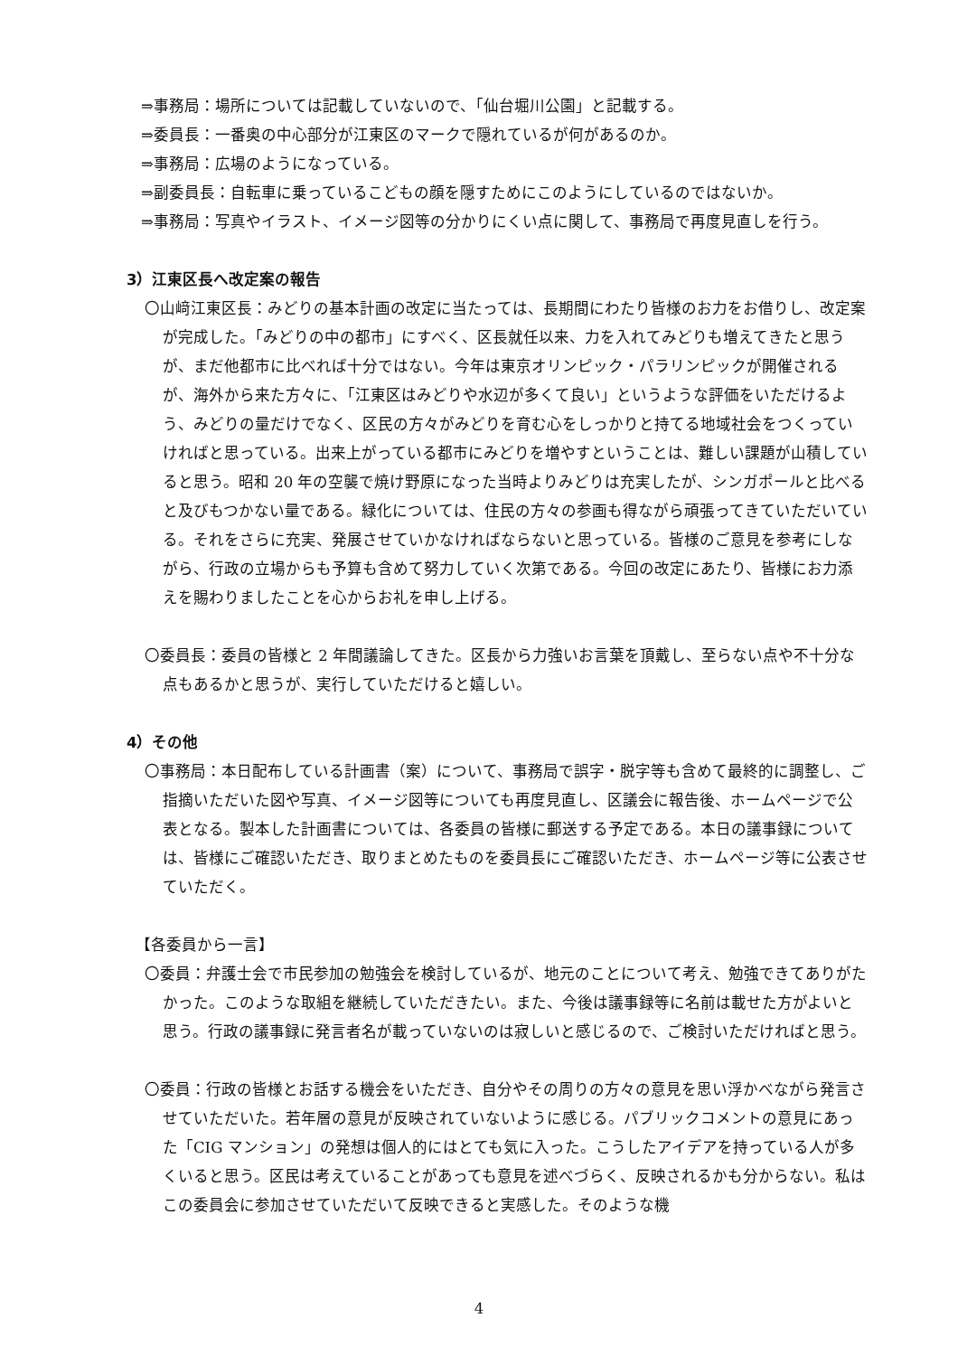⇒事務局：場所については記載していないので、「仙台堀川公園」と記載する。
⇒委員長：一番奥の中心部分が江東区のマークで隠れているが何があるのか。
⇒事務局：広場のようになっている。
⇒副委員長：自転車に乗っているこどもの顔を隠すためにこのようにしているのではないか。
⇒事務局：写真やイラスト、イメージ図等の分かりにくい点に関して、事務局で再度見直しを行う。
3）江東区長へ改定案の報告
〇山﨑江東区長：みどりの基本計画の改定に当たっては、長期間にわたり皆様のお力をお借りし、改定案が完成した。「みどりの中の都市」にすべく、区長就任以来、力を入れてみどりも増えてきたと思うが、まだ他都市に比べれば十分ではない。今年は東京オリンピック・パラリンピックが開催されるが、海外から来た方々に、「江東区はみどりや水辺が多くて良い」というような評価をいただけるよう、みどりの量だけでなく、区民の方々がみどりを育む心をしっかりと持てる地域社会をつくっていければと思っている。出来上がっている都市にみどりを増やすということは、難しい課題が山積していると思う。昭和 20 年の空襲で焼け野原になった当時よりみどりは充実したが、シンガポールと比べると及びもつかない量である。緑化については、住民の方々の参画も得ながら頑張ってきていただいている。それをさらに充実、発展させていかなければならないと思っている。皆様のご意見を参考にしながら、行政の立場からも予算も含めて努力していく次第である。今回の改定にあたり、皆様にお力添えを賜わりましたことを心からお礼を申し上げる。
〇委員長：委員の皆様と 2 年間議論してきた。区長から力強いお言葉を頂戴し、至らない点や不十分な点もあるかと思うが、実行していただけると嬉しい。
4）その他
〇事務局：本日配布している計画書（案）について、事務局で誤字・脱字等も含めて最終的に調整し、ご指摘いただいた図や写真、イメージ図等についても再度見直し、区議会に報告後、ホームページで公表となる。製本した計画書については、各委員の皆様に郵送する予定である。本日の議事録については、皆様にご確認いただき、取りまとめたものを委員長にご確認いただき、ホームページ等に公表させていただく。
【各委員から一言】
〇委員：弁護士会で市民参加の勉強会を検討しているが、地元のことについて考え、勉強できてありがたかった。このような取組を継続していただきたい。また、今後は議事録等に名前は載せた方がよいと思う。行政の議事録に発言者名が載っていないのは寂しいと感じるので、ご検討いただければと思う。
〇委員：行政の皆様とお話する機会をいただき、自分やその周りの方々の意見を思い浮かべながら発言させていただいた。若年層の意見が反映されていないように感じる。パブリックコメントの意見にあった「CIG マンション」の発想は個人的にはとても気に入った。こうしたアイデアを持っている人が多くいると思う。区民は考えていることがあっても意見を述べづらく、反映されるかも分からない。私はこの委員会に参加させていただいて反映できると実感した。そのような機
4